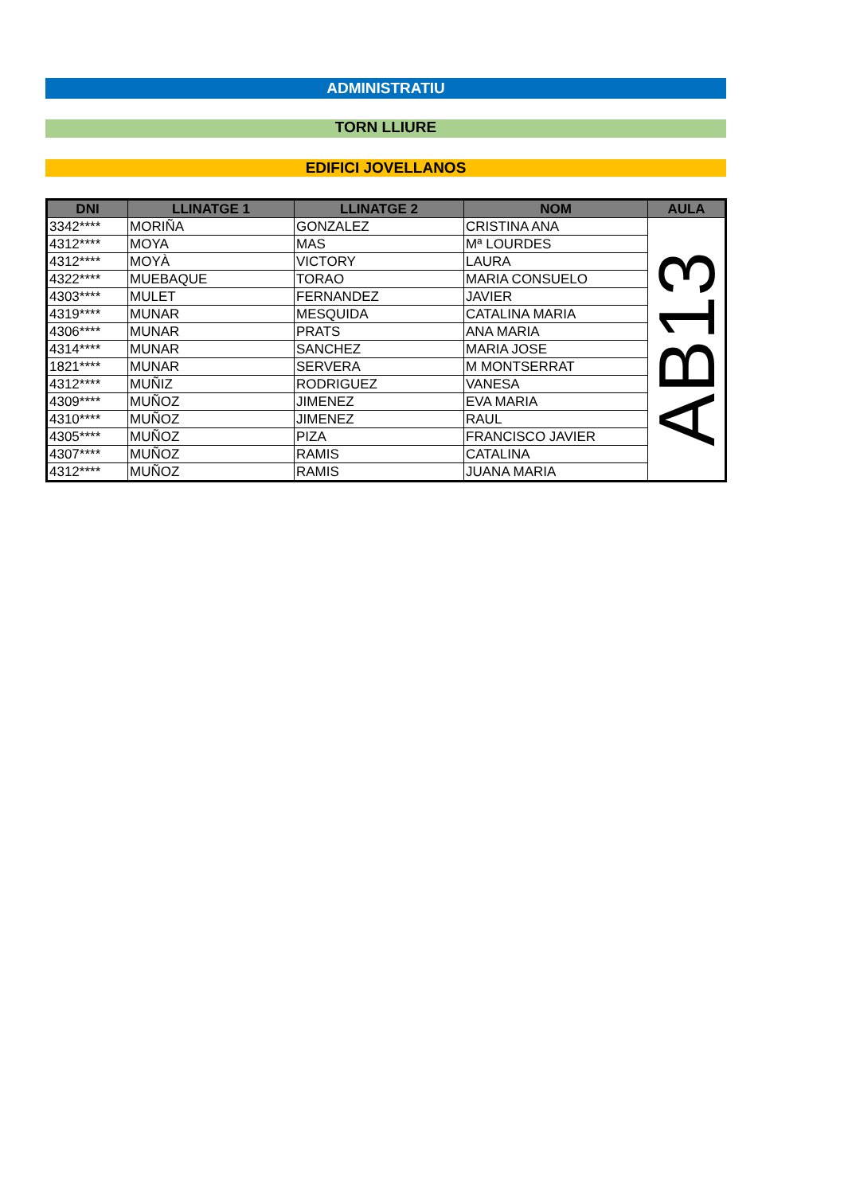ADMINISTRATIU
TORN LLIURE
EDIFICI JOVELLANOS
| DNI | LLINATGE 1 | LLINATGE 2 | NOM | AULA |
| --- | --- | --- | --- | --- |
| 3342**** | MORIÑA | GONZALEZ | CRISTINA ANA | AB13 |
| 4312**** | MOYA | MAS | Mª LOURDES | |
| 4312**** | MOYÀ | VICTORY | LAURA | |
| 4322**** | MUEBAQUE | TORAO | MARIA CONSUELO | |
| 4303**** | MULET | FERNANDEZ | JAVIER | |
| 4319**** | MUNAR | MESQUIDA | CATALINA MARIA | |
| 4306**** | MUNAR | PRATS | ANA MARIA | |
| 4314**** | MUNAR | SANCHEZ | MARIA JOSE | |
| 1821**** | MUNAR | SERVERA | M MONTSERRAT | |
| 4312**** | MUÑIZ | RODRIGUEZ | VANESA | |
| 4309**** | MUÑOZ | JIMENEZ | EVA MARIA | |
| 4310**** | MUÑOZ | JIMENEZ | RAUL | |
| 4305**** | MUÑOZ | PIZA | FRANCISCO JAVIER | |
| 4307**** | MUÑOZ | RAMIS | CATALINA | |
| 4312**** | MUÑOZ | RAMIS | JUANA MARIA | |